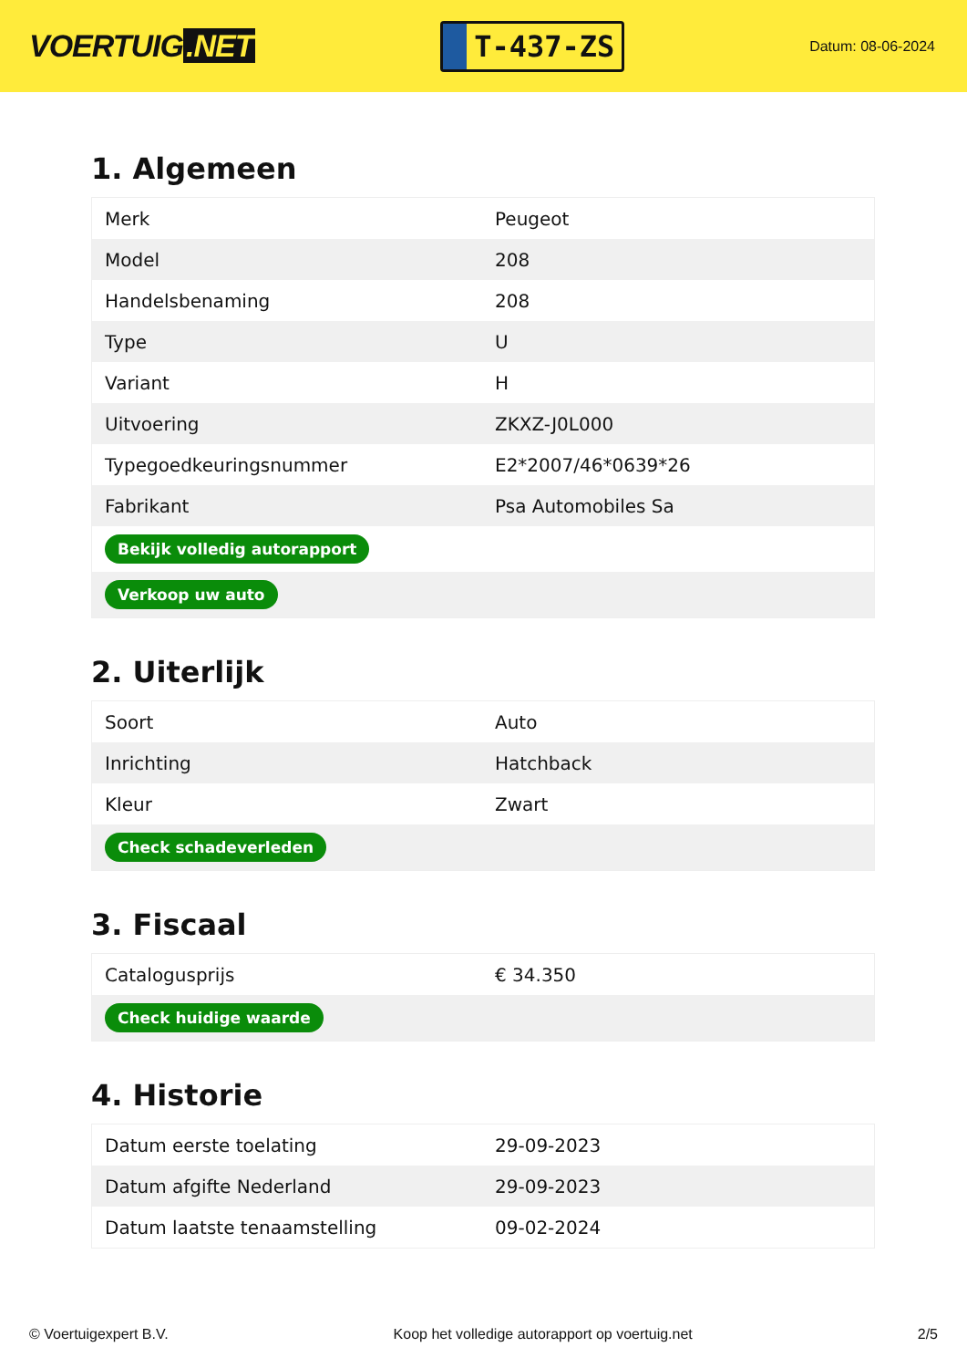VOERTUIG.NET
T-437-ZS
Datum: 08-06-2024
1. Algemeen
| Merk | Peugeot |
| Model | 208 |
| Handelsbenaming | 208 |
| Type | U |
| Variant | H |
| Uitvoering | ZKXZ-J0L000 |
| Typegoedkeuringsnummer | E2*2007/46*0639*26 |
| Fabrikant | Psa Automobiles Sa |
| Bekijk volledig autorapport | |
| Verkoop uw auto | |
2. Uiterlijk
| Soort | Auto |
| Inrichting | Hatchback |
| Kleur | Zwart |
| Check schadeverleden | |
3. Fiscaal
| Catalogusprijs | € 34.350 |
| Check huidige waarde | |
4. Historie
| Datum eerste toelating | 29-09-2023 |
| Datum afgifte Nederland | 29-09-2023 |
| Datum laatste tenaamstelling | 09-02-2024 |
© Voertuigexpert B.V. Koop het volledige autorapport op voertuig.net 2/5